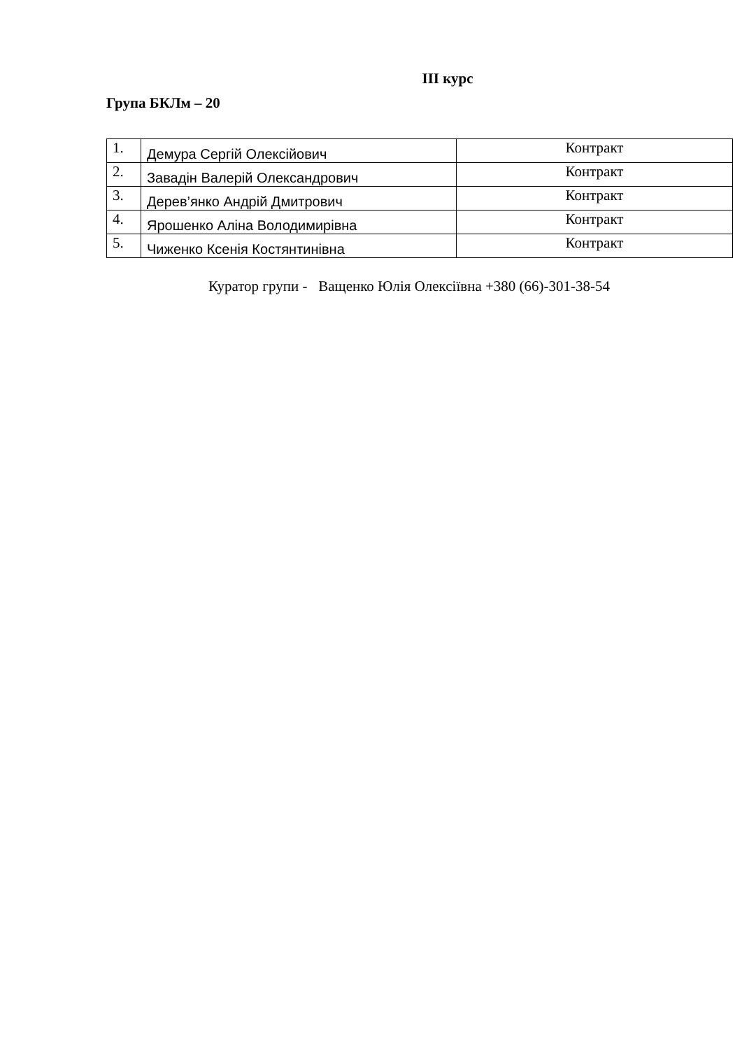ІІІ курс
Група БКЛм – 20
| 1. | Демура Сергій Олексійович | Контракт |
| 2. | Завадін Валерій Олександрович | Контракт |
| 3. | Дерев’янко Андрій Дмитрович | Контракт |
| 4. | Ярошенко Аліна Володимирівна | Контракт |
| 5. | Чиженко Ксенія Костянтинівна | Контракт |
Куратор групи - Ващенко Юлія Олексіївна +380 (66)-301-38-54